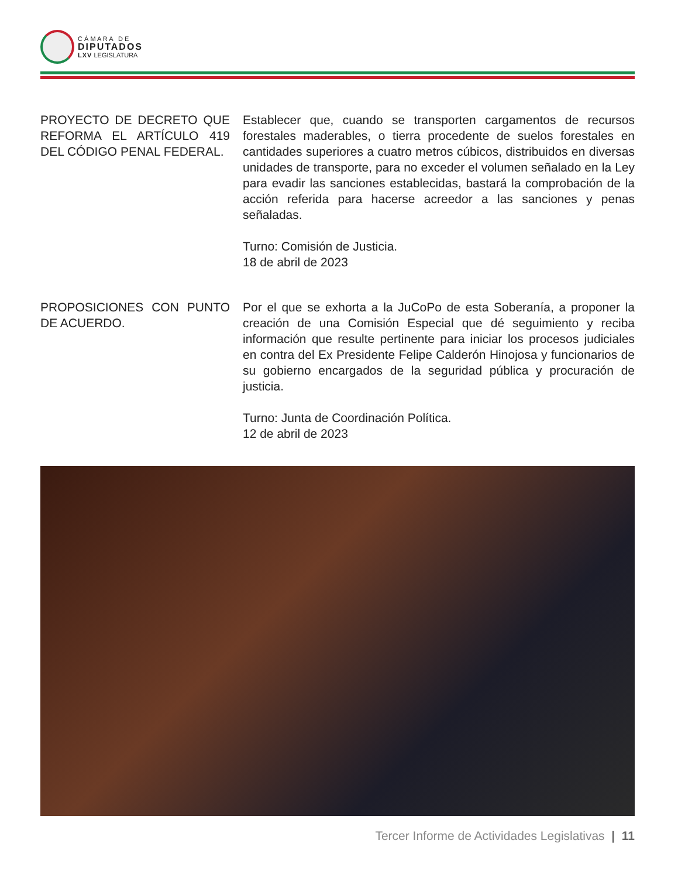C Á M A R A D E
DIPUTADOS
LXV LEGISLATURA
PROYECTO DE DECRETO QUE REFORMA EL ARTÍCULO 419 DEL CÓDIGO PENAL FEDERAL.
Establecer que, cuando se transporten cargamentos de recursos forestales maderables, o tierra procedente de suelos forestales en cantidades superiores a cuatro metros cúbicos, distribuidos en diversas unidades de transporte, para no exceder el volumen señalado en la Ley para evadir las sanciones establecidas, bastará la comprobación de la acción referida para hacerse acreedor a las sanciones y penas señaladas.
Turno: Comisión de Justicia.
18 de abril de 2023
PROPOSICIONES CON PUNTO DE ACUERDO.
Por el que se exhorta a la JuCoPo de esta Soberanía, a proponer la creación de una Comisión Especial que dé seguimiento y reciba información que resulte pertinente para iniciar los procesos judiciales en contra del Ex Presidente Felipe Calderón Hinojosa y funcionarios de su gobierno encargados de la seguridad pública y procuración de justicia.
Turno: Junta de Coordinación Política.
12 de abril de 2023
Tercer Informe de Actividades Legislativas | 11